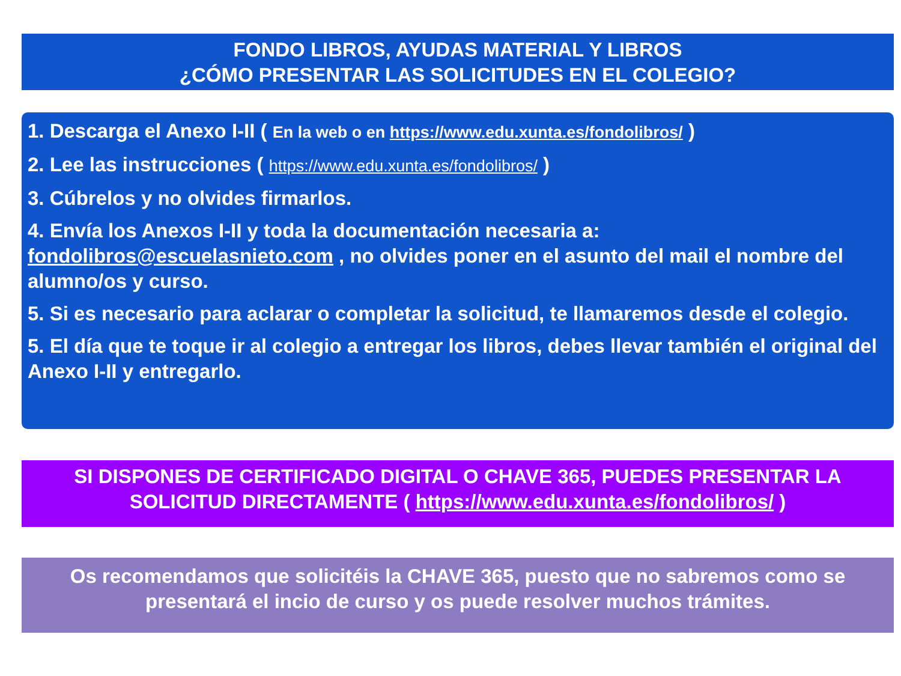FONDO LIBROS, AYUDAS MATERIAL Y LIBROS
¿CÓMO PRESENTAR LAS SOLICITUDES EN EL COLEGIO?
1. Descarga el Anexo I-II ( En la web o en https://www.edu.xunta.es/fondolibros/ )
2. Lee las instrucciones ( https://www.edu.xunta.es/fondolibros/ )
3. Cúbrelos y no olvides firmarlos.
4. Envía los Anexos I-II y toda la documentación necesaria a: fondolibros@escuelasnieto.com , no olvides poner en el asunto del mail el nombre del alumno/os y curso.
5. Si es necesario para aclarar o completar la solicitud, te llamaremos desde el colegio.
5. El día que te toque ir al colegio a entregar los libros, debes llevar también el original del Anexo I-II y entregarlo.
SI DISPONES DE CERTIFICADO DIGITAL O CHAVE 365, PUEDES PRESENTAR LA SOLICITUD DIRECTAMENTE ( https://www.edu.xunta.es/fondolibros/ )
Os recomendamos que solicitéis la CHAVE 365, puesto que no sabremos como se presentará el incio de curso y os puede resolver muchos trámites.